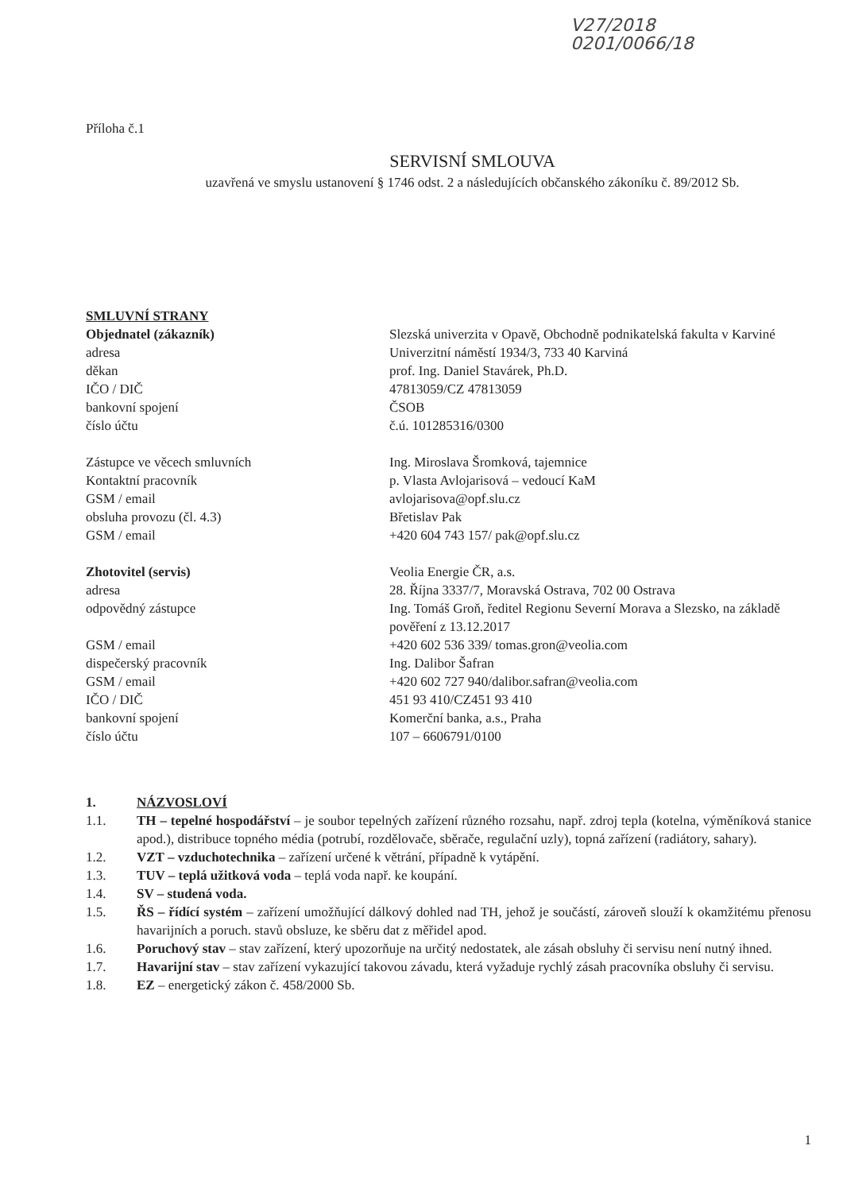V27/2018 0201/0066/18
Příloha č.1
SERVISNÍ SMLOUVA
uzavřená ve smyslu ustanovení § 1746 odst. 2 a následujících občanského zákoníku č. 89/2012 Sb.
SMLUVNÍ STRANY
| Objednatel (zákazník) | Slezská univerzita v Opavě, Obchodně podnikatelská fakulta v Karviné |
| adresa | Univerzitní náměstí 1934/3, 733 40 Karviná |
| děkan | prof. Ing. Daniel Stavárek, Ph.D. |
| IČO / DIČ | 47813059/CZ 47813059 |
| bankovní spojení | ČSOB |
| číslo účtu | č.ú. 101285316/0300 |
| Zástupce ve věcech smluvních | Ing. Miroslava Šromková, tajemnice |
| Kontaktní pracovník | p. Vlasta Avlojarisová – vedoucí KaM |
| GSM / email | avlojarisova@opf.slu.cz |
| obsluha provozu (čl. 4.3) | Břetislav Pak |
| GSM / email | +420 604 743 157/ pak@opf.slu.cz |
| Zhotovitel (servis) | Veolia Energie ČR, a.s. |
| adresa | 28. Října 3337/7, Moravská Ostrava, 702 00 Ostrava |
| odpovědný zástupce | Ing. Tomáš Groň, ředitel Regionu Severní Morava a Slezsko, na základě pověření z 13.12.2017 |
| GSM / email | +420 602 536 339/ tomas.gron@veolia.com |
| dispečerský pracovník | Ing. Dalibor Šafran |
| GSM / email | +420 602 727 940/dalibor.safran@veolia.com |
| IČO / DIČ | 451 93 410/CZ451 93 410 |
| bankovní spojení | Komerční banka, a.s., Praha |
| číslo účtu | 107 – 6606791/0100 |
1. NÁZVOSLOVÍ
1.1. TH – tepelné hospodářství – je soubor tepelných zařízení různého rozsahu, např. zdroj tepla (kotelna, výměníková stanice apod.), distribuce topného média (potrubí, rozdělovače, sběrače, regulační uzly), topná zařízení (radiátory, sahary).
1.2. VZT – vzduchotechnika – zařízení určené k větrání, případně k vytápění.
1.3. TUV – teplá užitková voda – teplá voda např. ke koupání.
1.4. SV – studená voda.
1.5. ŘS – řídící systém – zařízení umožňující dálkový dohled nad TH, jehož je součástí, zároveň slouží k okamžitému přenosu havarijních a poruch. stavů obsluze, ke sběru dat z měřidel apod.
1.6. Poruchový stav – stav zařízení, který upozorňuje na určitý nedostatek, ale zásah obsluhy či servisu není nutný ihned.
1.7. Havarijní stav – stav zařízení vykazující takovou závadu, která vyžaduje rychlý zásah pracovníka obsluhy či servisu.
1.8. EZ – energetický zákon č. 458/2000 Sb.
1